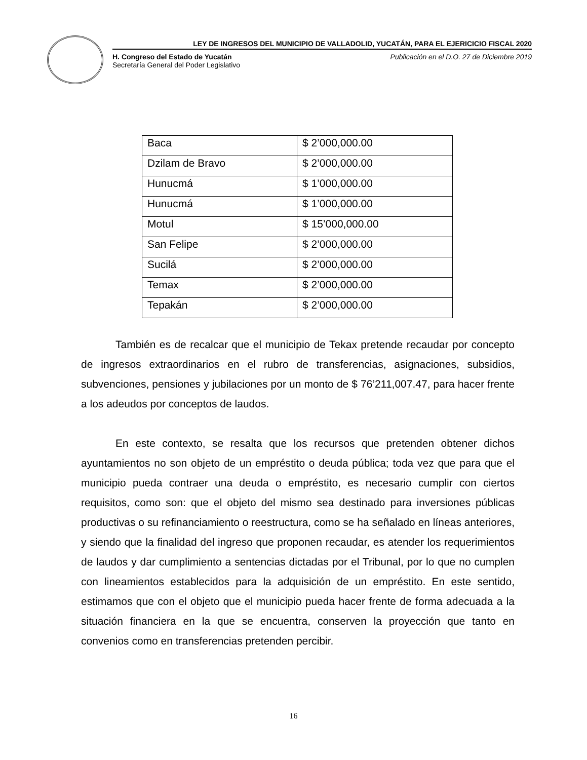LEY DE INGRESOS DEL MUNICIPIO DE VALLADOLID, YUCATÁN, PARA EL EJERICICIO FISCAL 2020
H. Congreso del Estado de Yucatán Publicación en el D.O. 27 de Diciembre 2019
Secretaría General del Poder Legislativo
| Baca | $ 2’000,000.00 |
| Dzilam de Bravo | $ 2’000,000.00 |
| Hunucmá | $ 1’000,000.00 |
| Hunucmá | $ 1’000,000.00 |
| Motul | $ 15’000,000.00 |
| San Felipe | $ 2’000,000.00 |
| Sucilá | $ 2’000,000.00 |
| Temax | $ 2’000,000.00 |
| Tepakán | $ 2’000,000.00 |
También es de recalcar que el municipio de Tekax pretende recaudar por concepto de ingresos extraordinarios en el rubro de transferencias, asignaciones, subsidios, subvenciones, pensiones y jubilaciones por un monto de $ 76’211,007.47, para hacer frente a los adeudos por conceptos de laudos.
En este contexto, se resalta que los recursos que pretenden obtener dichos ayuntamientos no son objeto de un empréstito o deuda pública; toda vez que para que el municipio pueda contraer una deuda o empréstito, es necesario cumplir con ciertos requisitos, como son: que el objeto del mismo sea destinado para inversiones públicas productivas o su refinanciamiento o reestructura, como se ha señalado en líneas anteriores, y siendo que la finalidad del ingreso que proponen recaudar, es atender los requerimientos de laudos y dar cumplimiento a sentencias dictadas por el Tribunal, por lo que no cumplen con lineamientos establecidos para la adquisición de un empréstito. En este sentido, estimamos que con el objeto que el municipio pueda hacer frente de forma adecuada a la situación financiera en la que se encuentra, conserven la proyección que tanto en convenios como en transferencias pretenden percibir.
16